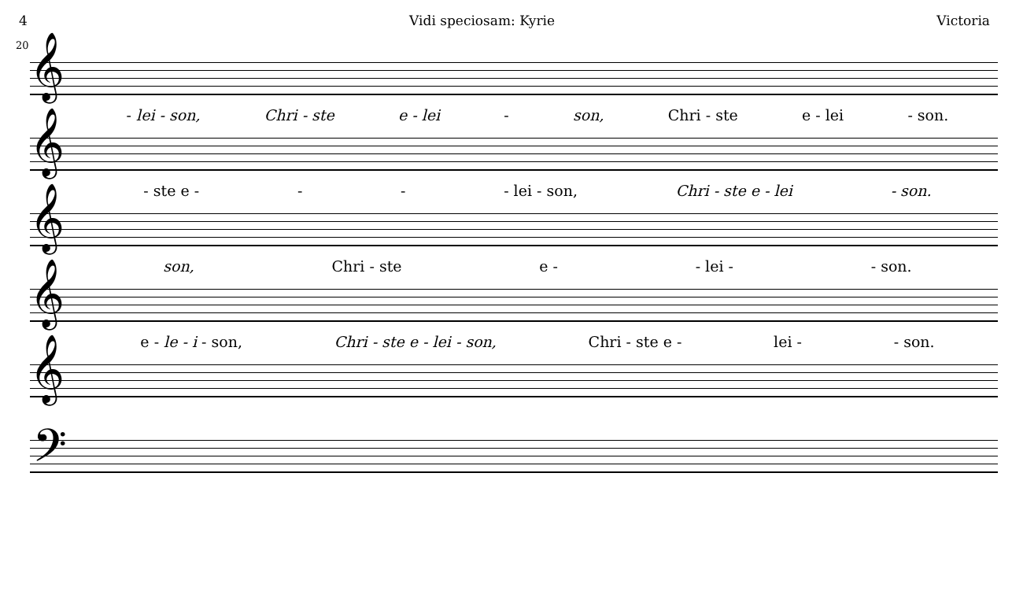4 Vidi speciosam: Kyrie Victoria
20
𝄞
- lei - son, Chri - ste e - lei - son, Chri - ste e - lei - son.
𝄞
- ste e - - - - lei - son, Chri - ste e - lei - son.
𝄞
son, Chri - ste e - - lei - - son.
𝄞
e - le - i - son, Chri - ste e - lei - son, Chri - ste e - lei - - son.
𝄞
𝄢